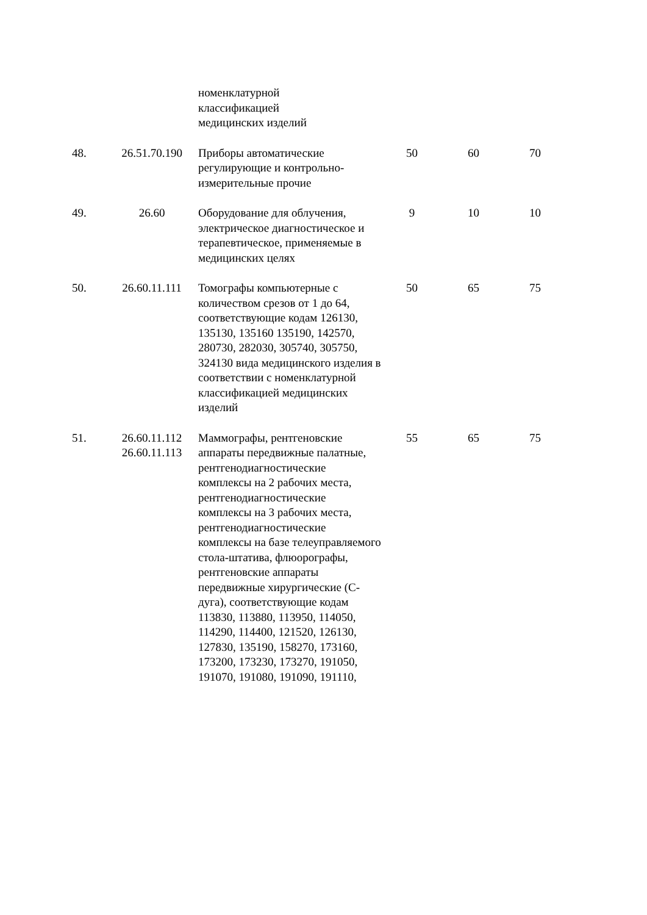| | | номенклатурной классификацией медицинских изделий | | | |
| 48. | 26.51.70.190 | Приборы автоматические регулирующие и контрольно-измерительные прочие | 50 | 60 | 70 |
| 49. | 26.60 | Оборудование для облучения, электрическое диагностическое и терапевтическое, применяемые в медицинских целях | 9 | 10 | 10 |
| 50. | 26.60.11.111 | Томографы компьютерные с количеством срезов от 1 до 64, соответствующие кодам 126130, 135130, 135160 135190, 142570, 280730, 282030, 305740, 305750, 324130 вида медицинского изделия в соответствии с номенклатурной классификацией медицинских изделий | 50 | 65 | 75 |
| 51. | 26.60.11.112 26.60.11.113 | Маммографы, рентгеновские аппараты передвижные палатные, рентгенодиагностические комплексы на 2 рабочих места, рентгенодиагностические комплексы на 3 рабочих места, рентгенодиагностические комплексы на базе телеуправляемого стола-штатива, флюорографы, рентгеновские аппараты передвижные хирургические (С-дуга), соответствующие кодам 113830, 113880, 113950, 114050, 114290, 114400, 121520, 126130, 127830, 135190, 158270, 173160, 173200, 173230, 173270, 191050, 191070, 191080, 191090, 191110, | 55 | 65 | 75 |